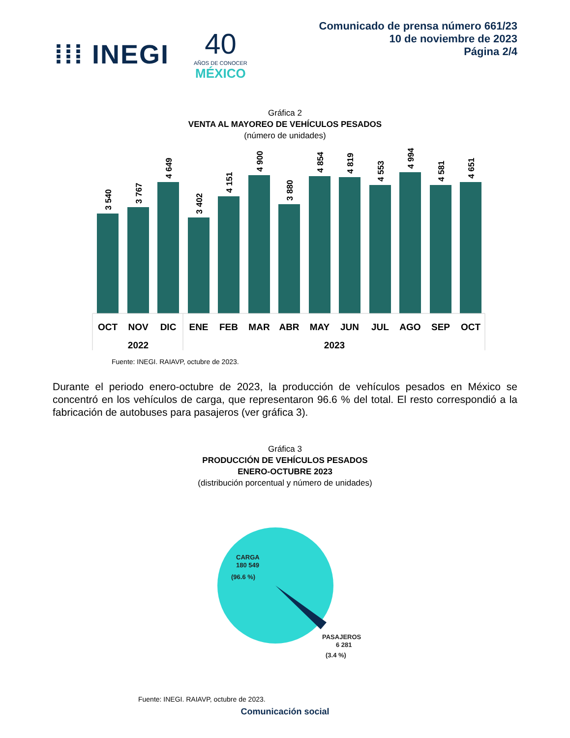⁞⁞⁞ INEGI 40
AÑOS DE CONOCER
MÉXICO
Comunicado de prensa número 661/23
10 de noviembre de 2023
Página 2/4
Gráfica 2
VENTA AL MAYOREO DE VEHÍCULOS PESADOS
(número de unidades)
3 540
3 767
4 649
3 402
4 151
4 900
3 880
4 854
4 819
4 553
4 994
4 581
4 651
OCT
NOV
DIC
ENE
FEB
MAR
ABR
MAY
JUN
JUL
AGO
SEP
OCT
2022
2023
Fuente: INEGI. RAIAVP, octubre de 2023.
Durante el periodo enero-octubre de 2023, la producción de vehículos pesados en México se concentró en los vehículos de carga, que representaron 96.6 % del total. El resto correspondió a la fabricación de autobuses para pasajeros (ver gráfica 3).
Gráfica 3
PRODUCCIÓN DE VEHÍCULOS PESADOS
ENERO-OCTUBRE 2023
(distribución porcentual y número de unidades)
CARGA
180 549
(96.6 %)
PASAJEROS
6 281
(3.4 %)
Fuente: INEGI. RAIAVP, octubre de 2023.
Comunicación social